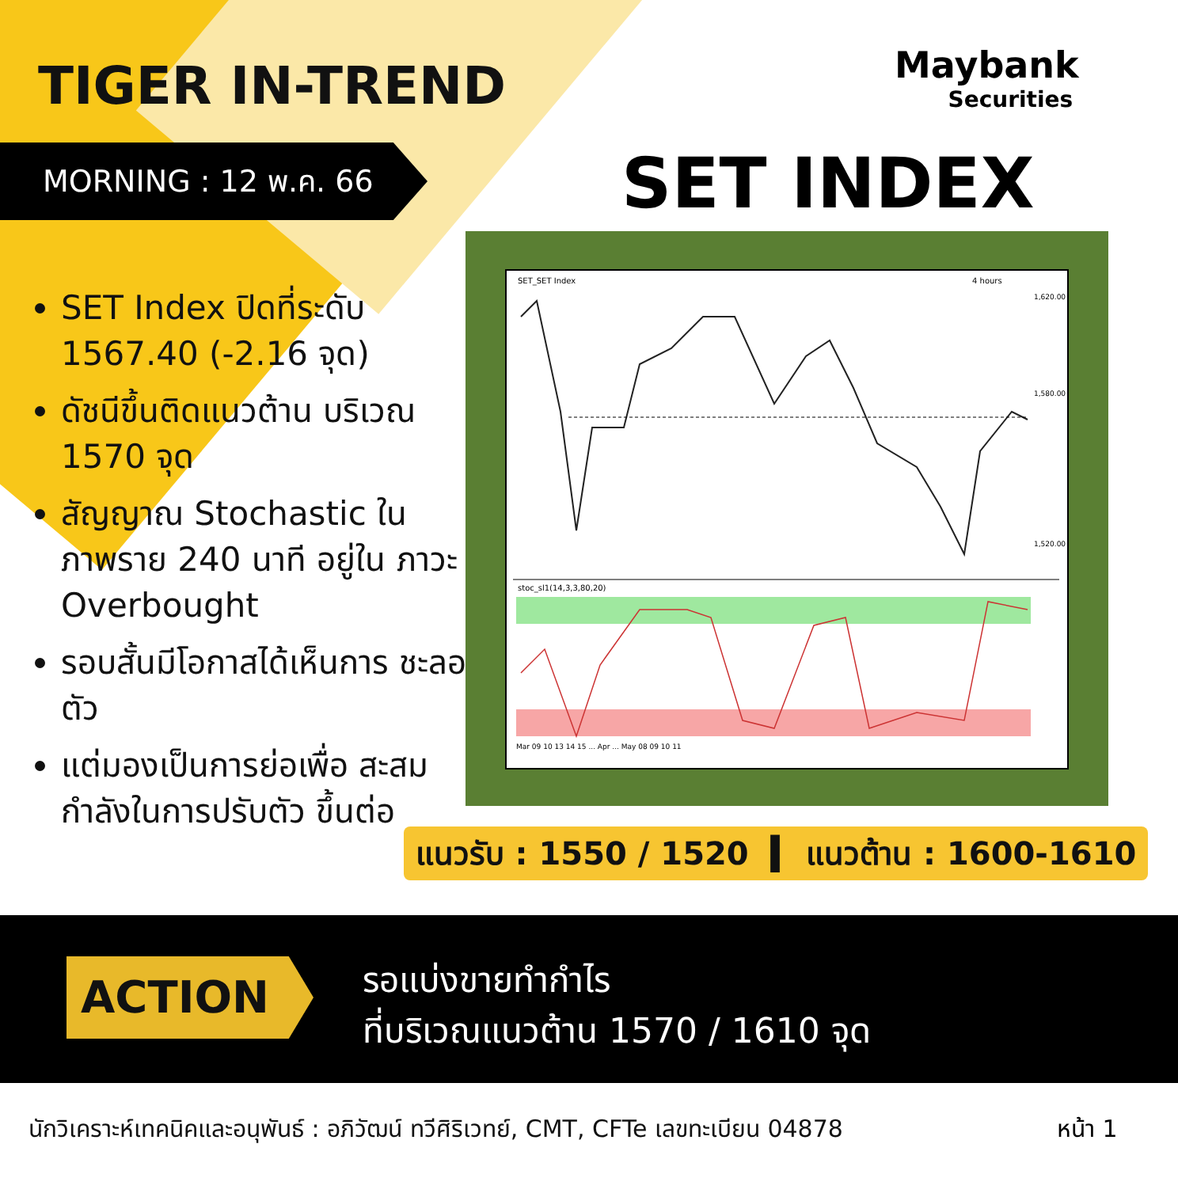TIGER IN-TREND Maybank
Securities
MORNING : 12 พ.ค. 66 SET INDEX
SET Index ปิดที่ระดับ 1567.40 (-2.16 จุด)
ดัชนีขึ้นติดแนวต้าน บริเวณ 1570 จุด
สัญญาณ Stochastic ใน ภาพราย 240 นาที อยู่ใน ภาวะ Overbought
รอบสั้นมีโอกาสได้เห็นการ ชะลอตัว
แต่มองเป็นการย่อเพื่อ สะสมกำลังในการปรับตัว ขึ้นต่อ
SET_SET Index
4 hours
1,620.00
1,580.00
1,520.00
stoc_sl1(14,3,3,80,20)
Mar 09 10 13 14 15 ... Apr ... May 08 09 10 11
แนวรับ : 1550 / 1520 ▍ แนวต้าน : 1600-1610
ACTION
รอแบ่งขายทำกำไร
ที่บริเวณแนวต้าน 1570 / 1610 จุด
นักวิเคราะห์เทคนิคและอนุพันธ์ : อภิวัฒน์ ทวีศิริเวทย์, CMT, CFTe เลขทะเบียน 04878
หน้า 1